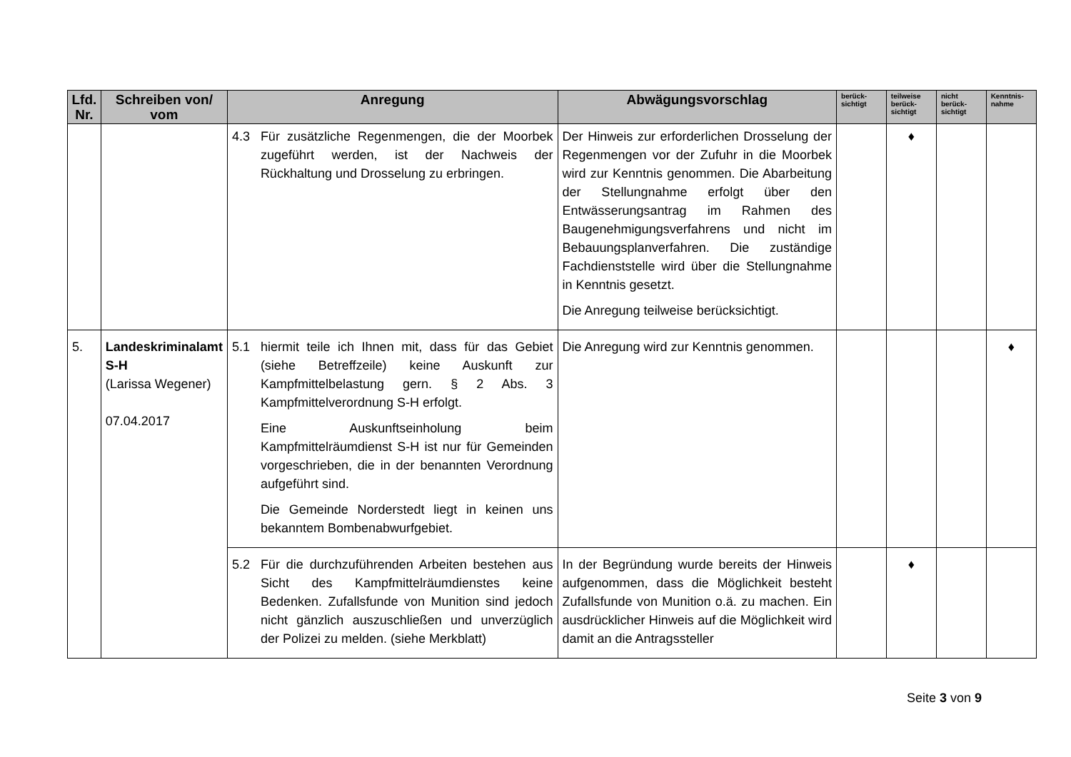| Lfd. Nr. | Schreiben von/ vom | Anregung | Abwägungsvorschlag | berück-sichtigt | teilweise berück-sichtigt | nicht berück-sichtigt | Kenntnis-nahme |
| --- | --- | --- | --- | --- | --- | --- | --- |
| | | 4.3 Für zusätzliche Regenmengen, die der Moorbek zugeführt werden, ist der Nachweis der Rückhaltung und Drosselung zu erbringen. | Der Hinweis zur erforderlichen Drosselung der Regenmengen vor der Zufuhr in die Moorbek wird zur Kenntnis genommen. Die Abarbeitung der Stellungnahme erfolgt über den Entwässerungsantrag im Rahmen des Baugenehmigungsverfahrens und nicht im Bebauungsplanverfahren. Die zuständige Fachdienststelle wird über die Stellungnahme in Kenntnis gesetzt. Die Anregung teilweise berücksichtigt. | | ♦ | | |
| 5. | Landeskriminalamt S-H (Larissa Wegener) 07.04.2017 | 5.1 hiermit teile ich Ihnen mit, dass für das Gebiet (siehe Betreffzeile) keine Auskunft zur Kampfmittelbelastung gern. § 2 Abs. 3 Kampfmittelverordnung S-H erfolgt. Eine Auskunftseinholung beim Kampfmittelräumdienst S-H ist nur für Gemeinden vorgeschrieben, die in der benannten Verordnung aufgeführt sind. Die Gemeinde Norderstedt liegt in keinen uns bekanntem Bombenabwurfgebiet. | Die Anregung wird zur Kenntnis genommen. | | | | ♦ |
| | | 5.2 Für die durchzuführenden Arbeiten bestehen aus Sicht des Kampfmittelräumdienstes keine Bedenken. Zufallsfunde von Munition sind jedoch nicht gänzlich auszuschließen und unverzüglich der Polizei zu melden. (siehe Merkblatt) | In der Begründung wurde bereits der Hinweis aufgenommen, dass die Möglichkeit besteht Zufallsfunde von Munition o.ä. zu machen. Ein ausdrücklicher Hinweis auf die Möglichkeit wird damit an die Antragssteller | | ♦ | | |
Seite 3 von 9